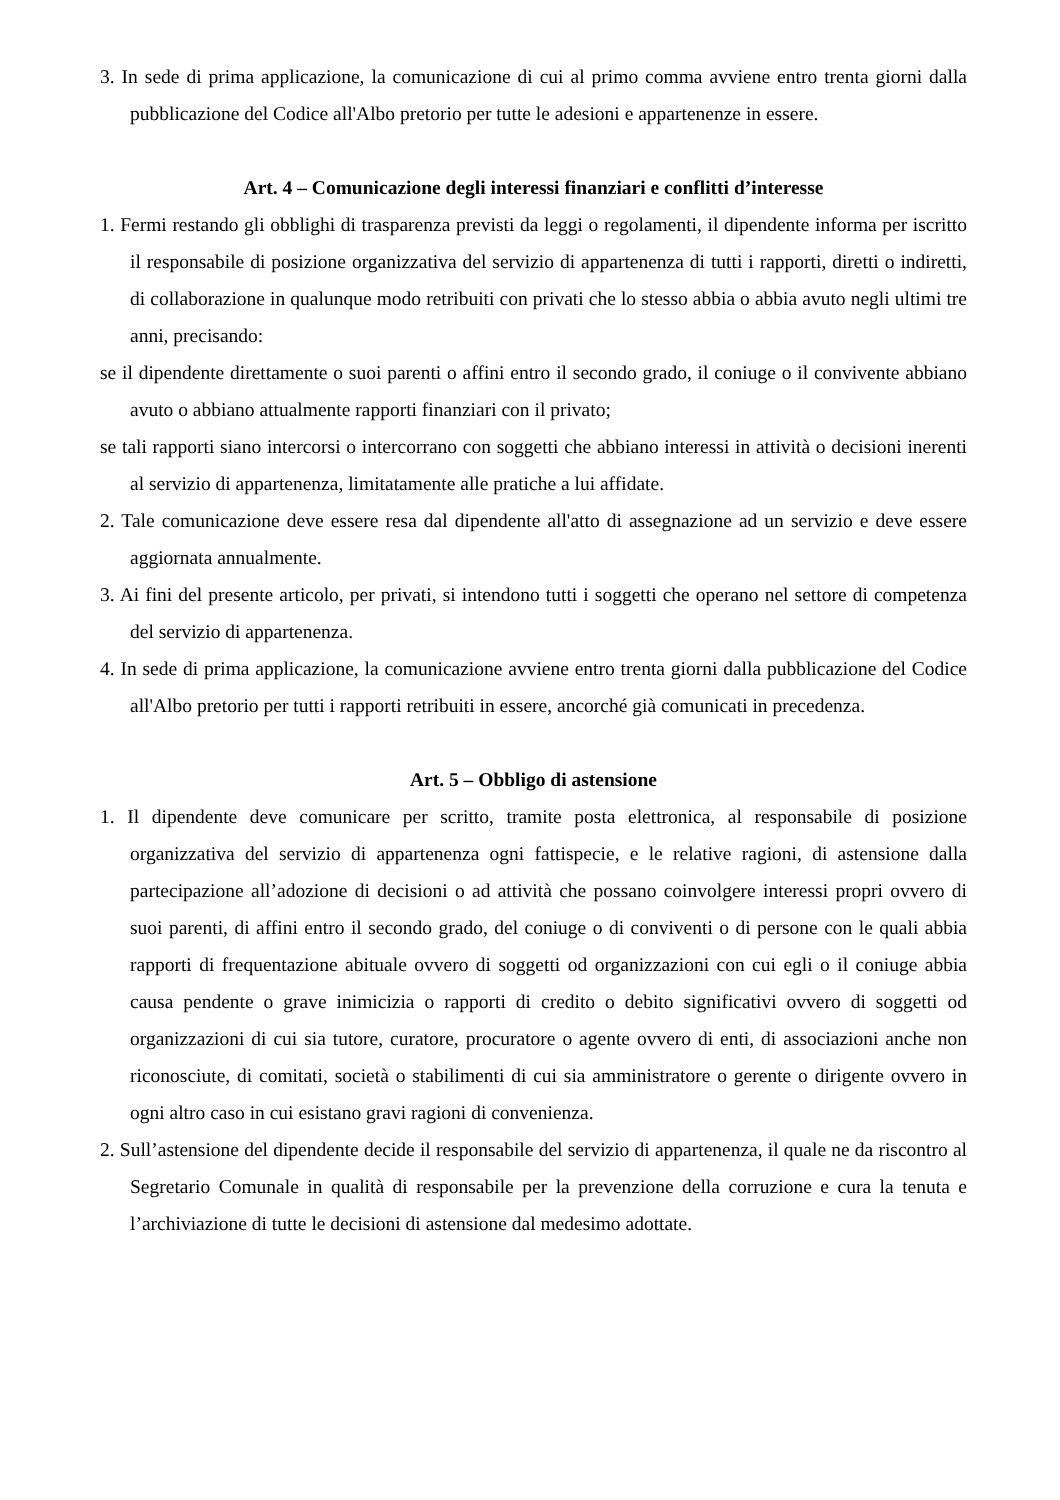3. In sede di prima applicazione, la comunicazione di cui al primo comma avviene entro trenta giorni dalla pubblicazione del Codice all'Albo pretorio per tutte le adesioni e appartenenze in essere.
Art. 4 – Comunicazione degli interessi finanziari e conflitti d’interesse
1. Fermi restando gli obblighi di trasparenza previsti da leggi o regolamenti, il dipendente informa per iscritto il responsabile di posizione organizzativa del servizio di appartenenza di tutti i rapporti, diretti o indiretti, di collaborazione in qualunque modo retribuiti con privati che lo stesso abbia o abbia avuto negli ultimi tre anni, precisando:
se il dipendente direttamente o suoi parenti o affini entro il secondo grado, il coniuge o il convivente abbiano avuto o abbiano attualmente rapporti finanziari con il privato;
se tali rapporti siano intercorsi o intercorrano con soggetti che abbiano interessi in attività o decisioni inerenti al servizio di appartenenza, limitatamente alle pratiche a lui affidate.
2. Tale comunicazione deve essere resa dal dipendente all'atto di assegnazione ad un servizio e deve essere aggiornata annualmente.
3. Ai fini del presente articolo, per privati, si intendono tutti i soggetti che operano nel settore di competenza del servizio di appartenenza.
4. In sede di prima applicazione, la comunicazione avviene entro trenta giorni dalla pubblicazione del Codice all'Albo pretorio per tutti i rapporti retribuiti in essere, ancorché già comunicati in precedenza.
Art. 5 – Obbligo di astensione
1. Il dipendente deve comunicare per scritto, tramite posta elettronica, al responsabile di posizione organizzativa del servizio di appartenenza ogni fattispecie, e le relative ragioni, di astensione dalla partecipazione all’adozione di decisioni o ad attività che possano coinvolgere interessi propri ovvero di suoi parenti, di affini entro il secondo grado, del coniuge o di conviventi o di persone con le quali abbia rapporti di frequentazione abituale ovvero di soggetti od organizzazioni con cui egli o il coniuge abbia causa pendente o grave inimicizia o rapporti di credito o debito significativi ovvero di soggetti od organizzazioni di cui sia tutore, curatore, procuratore o agente ovvero di enti, di associazioni anche non riconosciute, di comitati, società o stabilimenti di cui sia amministratore o gerente o dirigente ovvero in ogni altro caso in cui esistano gravi ragioni di convenienza.
2. Sull’astensione del dipendente decide il responsabile del servizio di appartenenza, il quale ne da riscontro al Segretario Comunale in qualità di responsabile per la prevenzione della corruzione e cura la tenuta e l’archiviazione di tutte le decisioni di astensione dal medesimo adottate.